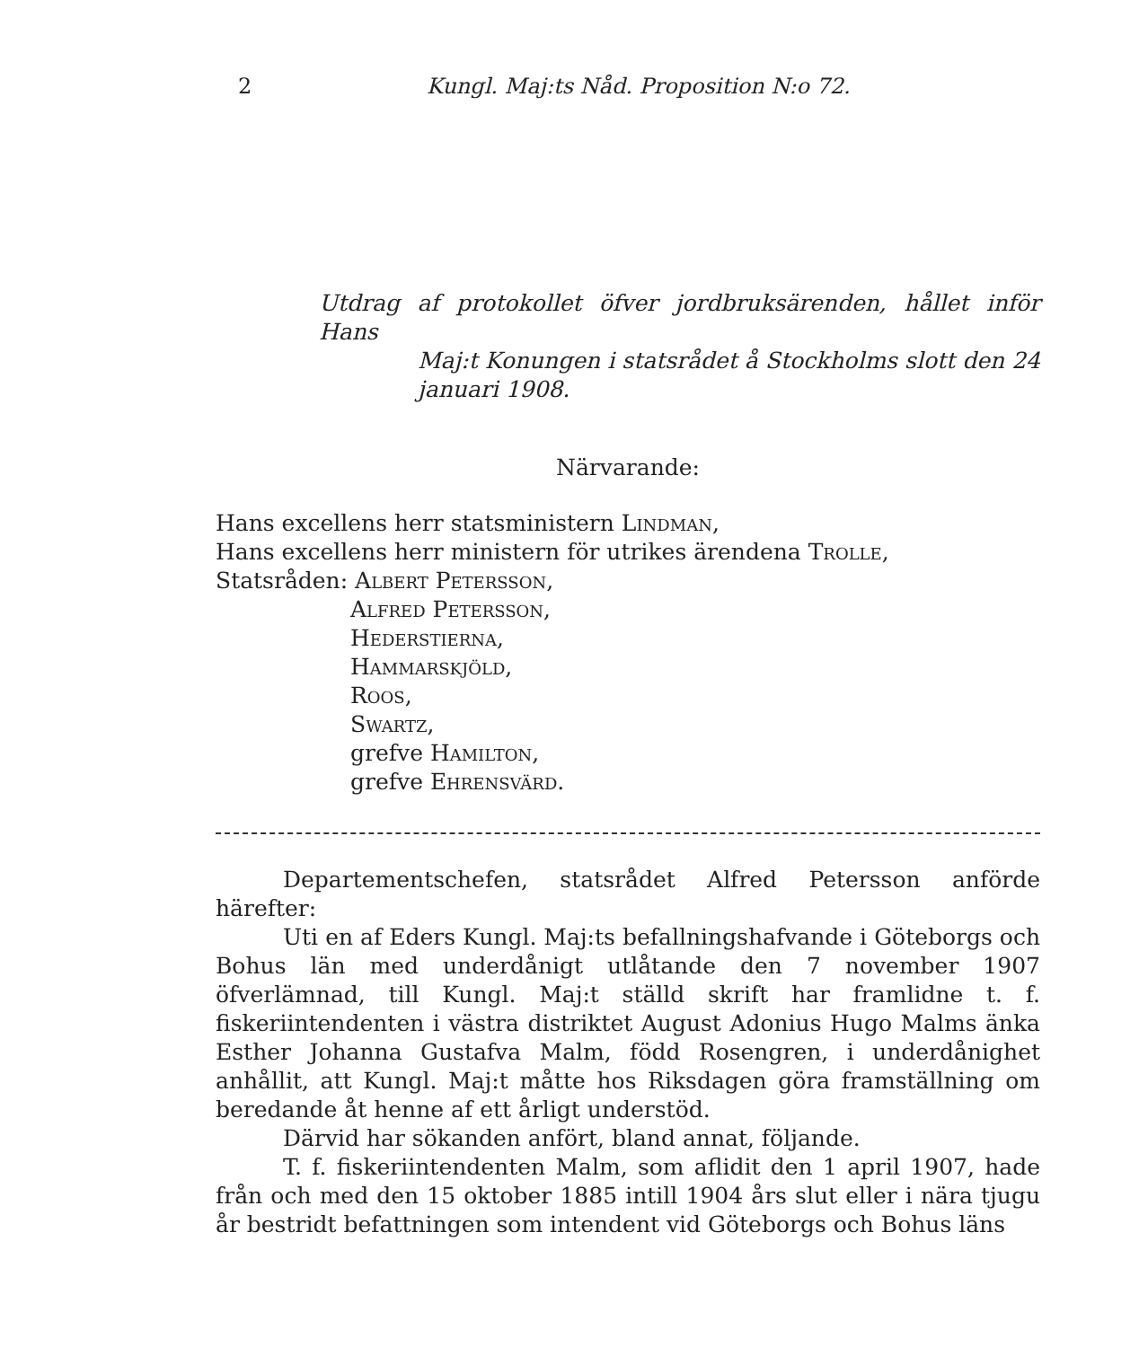2 Kungl. Maj:ts Nåd. Proposition N:o 72.
Utdrag af protokollet öfver jordbruksärenden, hållet inför Hans
Maj:t Konungen i statsrådet å Stockholms slott den 24 januari 1908.
Närvarande:
Hans excellens herr statsministern Lindman,
Hans excellens herr ministern för utrikes ärendena Trolle,
Statsråden: Albert Petersson,
Alfred Petersson,
Hederstierna,
Hammarskjöld,
Roos,
Swartz,
grefve Hamilton,
grefve Ehrensvärd.
Departementschefen, statsrådet Alfred Petersson anförde härefter:
Uti en af Eders Kungl. Maj:ts befallningshafvande i Göteborgs och Bohus län med underdånigt utlåtande den 7 november 1907 öfverlämnad, till Kungl. Maj:t ställd skrift har framlidne t. f. fiskeriintendenten i västra distriktet August Adonius Hugo Malms änka Esther Johanna Gustafva Malm, född Rosengren, i underdånighet anhållit, att Kungl. Maj:t måtte hos Riksdagen göra framställning om beredande åt henne af ett årligt understöd.
Därvid har sökanden anfört, bland annat, följande.
T. f. fiskeriintendenten Malm, som aflidit den 1 april 1907, hade från och med den 15 oktober 1885 intill 1904 års slut eller i nära tjugu år bestridt befattningen som intendent vid Göteborgs och Bohus läns